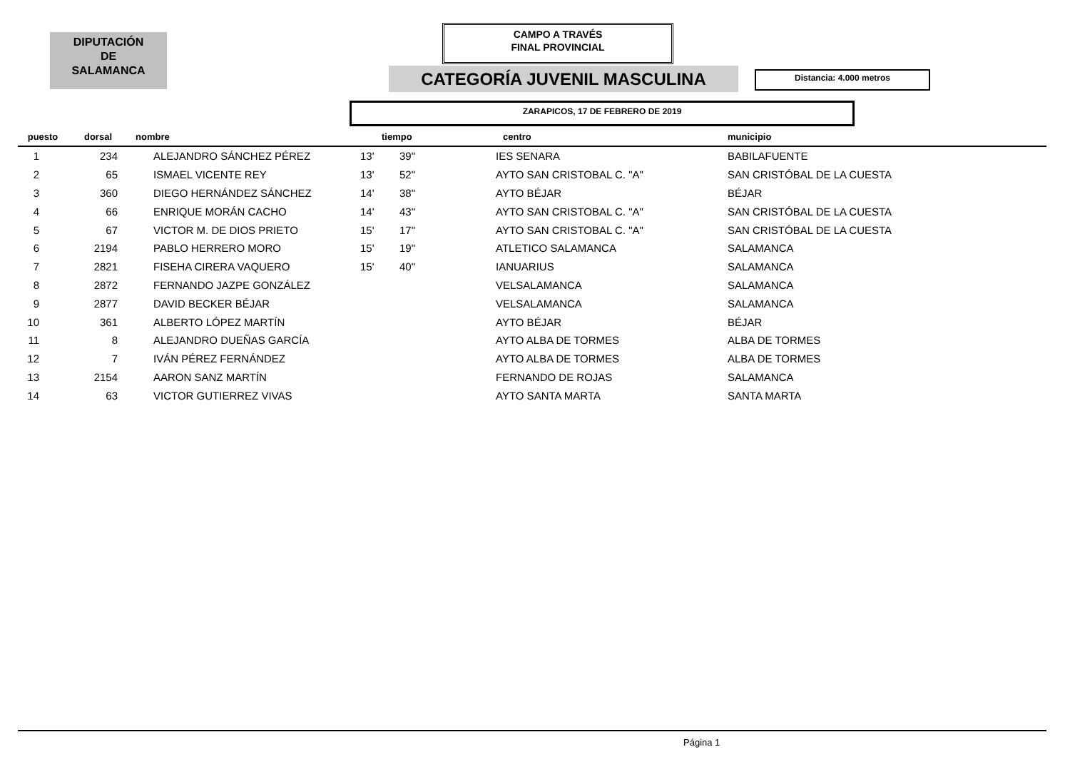DIPUTACIÓN
DE
SALAMANCA
CAMPO A TRAVÉS
FINAL PROVINCIAL
CATEGORÍA JUVENIL MASCULINA Distancia: 4.000 metros
ZARAPICOS, 17 DE FEBRERO DE 2019
| puesto | dorsal | nombre | tiempo | | centro | municipio |
| --- | --- | --- | --- | --- | --- | --- |
| 1 | 234 | ALEJANDRO SÁNCHEZ PÉREZ | 13' | 39" | IES SENARA | BABILAFUENTE |
| 2 | 65 | ISMAEL VICENTE REY | 13' | 52" | AYTO SAN CRISTOBAL C. "A" | SAN CRISTÓBAL DE LA CUESTA |
| 3 | 360 | DIEGO HERNÁNDEZ SÁNCHEZ | 14' | 38" | AYTO BÉJAR | BÉJAR |
| 4 | 66 | ENRIQUE MORÁN CACHO | 14' | 43" | AYTO SAN CRISTOBAL C. "A" | SAN CRISTÓBAL DE LA CUESTA |
| 5 | 67 | VICTOR M. DE DIOS PRIETO | 15' | 17" | AYTO SAN CRISTOBAL C. "A" | SAN CRISTÓBAL DE LA CUESTA |
| 6 | 2194 | PABLO HERRERO MORO | 15' | 19" | ATLETICO SALAMANCA | SALAMANCA |
| 7 | 2821 | FISEHA CIRERA VAQUERO | 15' | 40" | IANUARIUS | SALAMANCA |
| 8 | 2872 | FERNANDO JAZPE GONZÁLEZ | | | VELSALAMANCA | SALAMANCA |
| 9 | 2877 | DAVID BECKER BÉJAR | | | VELSALAMANCA | SALAMANCA |
| 10 | 361 | ALBERTO LÓPEZ MARTÍN | | | AYTO BÉJAR | BÉJAR |
| 11 | 8 | ALEJANDRO DUEÑAS GARCÍA | | | AYTO ALBA DE TORMES | ALBA DE TORMES |
| 12 | 7 | IVÁN PÉREZ FERNÁNDEZ | | | AYTO ALBA DE TORMES | ALBA DE TORMES |
| 13 | 2154 | AARON SANZ MARTÍN | | | FERNANDO DE ROJAS | SALAMANCA |
| 14 | 63 | VICTOR GUTIERREZ VIVAS | | | AYTO SANTA MARTA | SANTA MARTA |
Página 1